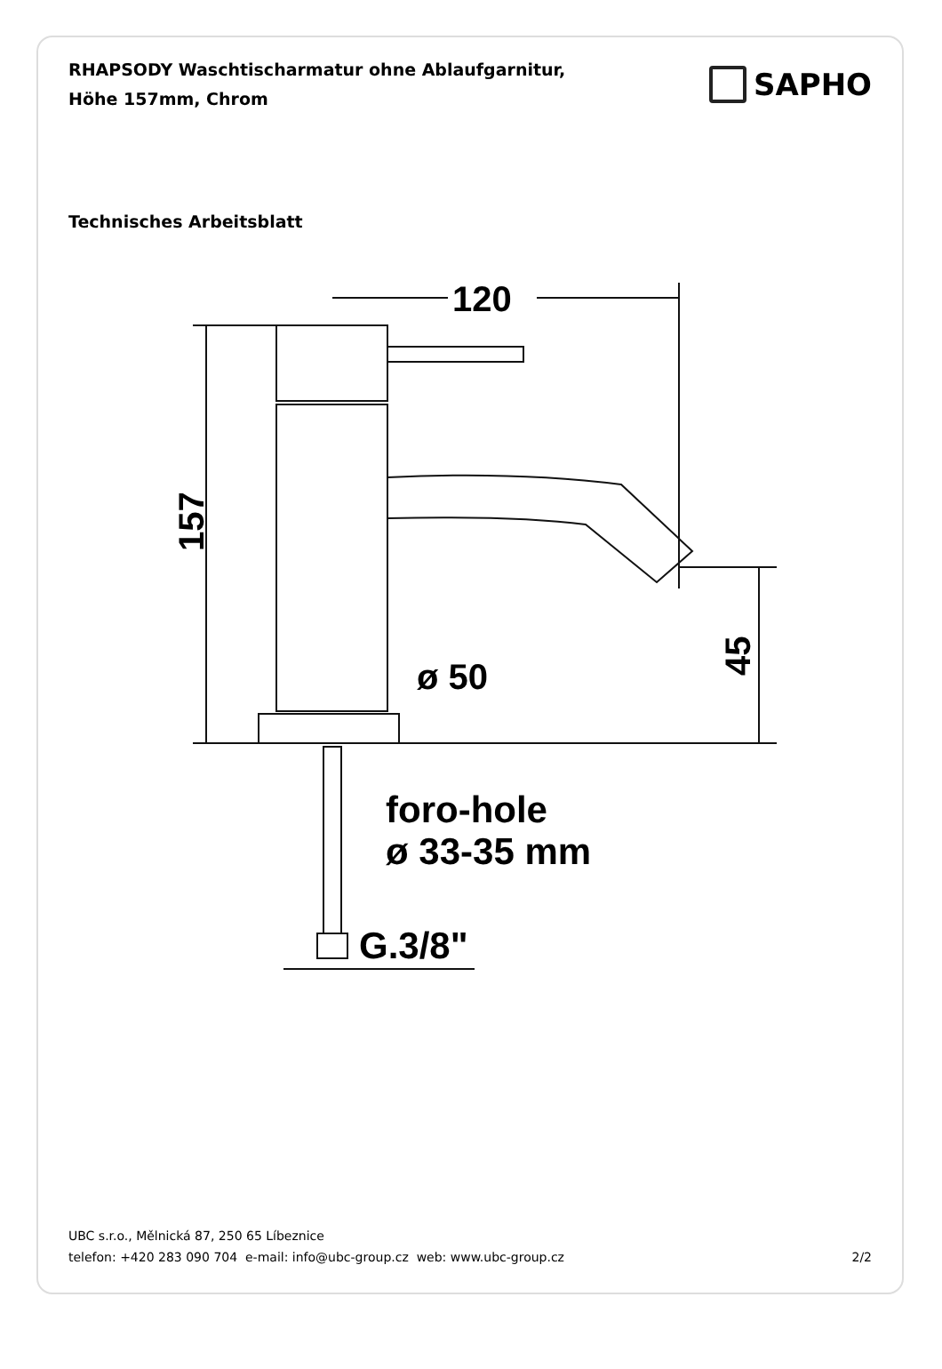RHAPSODY Waschtischarmatur ohne Ablaufgarnitur,
Höhe 157mm, Chrom
SAPHO
Technisches Arbeitsblatt
120
157
45
ø 50
foro-hole
ø 33-35 mm
G.3/8"
UBC s.r.o., Mělnická 87, 250 65 Líbeznice
telefon: +420 283 090 704 e-mail: info@ubc-group.cz web: www.ubc-group.cz 2/2